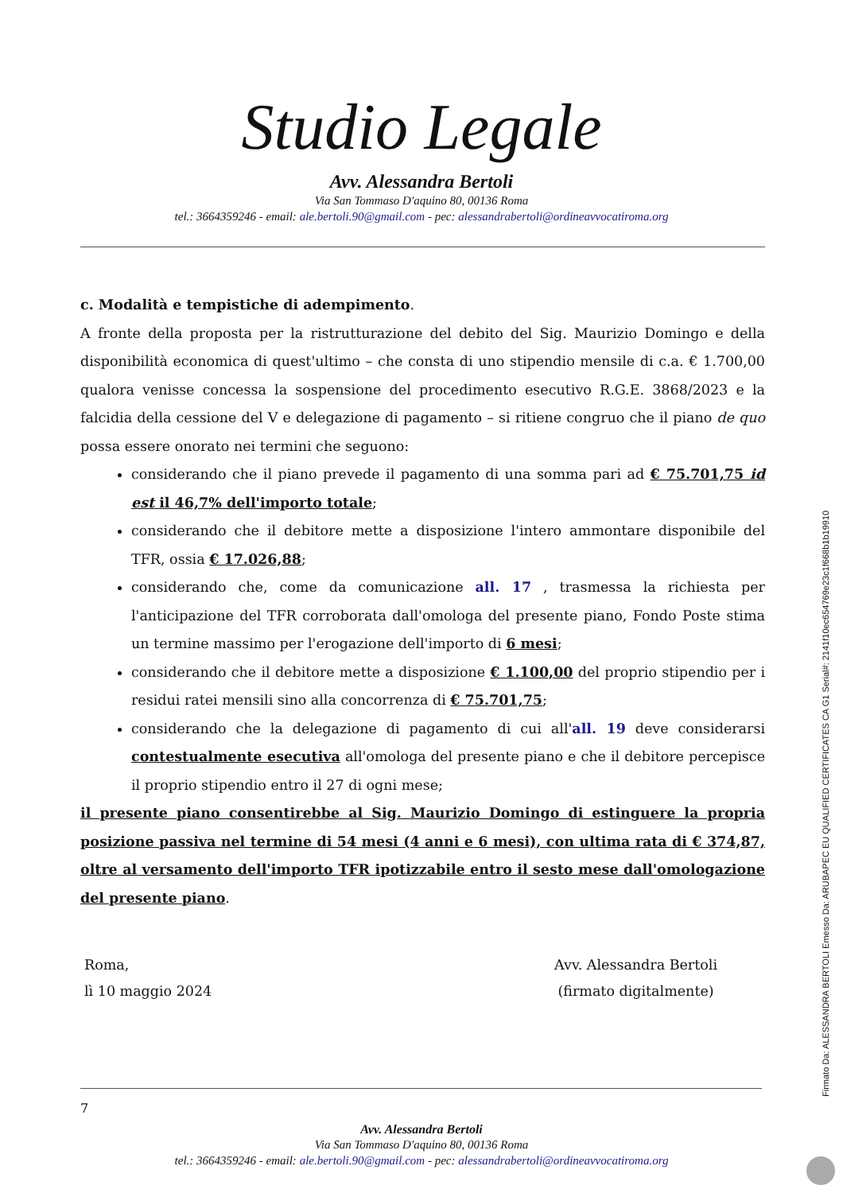Studio Legale
Avv. Alessandra Bertoli
Via San Tommaso D'aquino 80, 00136 Roma
tel.: 3664359246 - email: ale.bertoli.90@gmail.com - pec: alessandrabertoli@ordineavvocatiroma.org
c. Modalità e tempistiche di adempimento.
A fronte della proposta per la ristrutturazione del debito del Sig. Maurizio Domingo e della disponibilità economica di quest'ultimo – che consta di uno stipendio mensile di c.a. € 1.700,00 qualora venisse concessa la sospensione del procedimento esecutivo R.G.E. 3868/2023 e la falcidia della cessione del V e delegazione di pagamento – si ritiene congruo che il piano de quo possa essere onorato nei termini che seguono:
considerando che il piano prevede il pagamento di una somma pari ad € 75.701,75 id est il 46,7% dell'importo totale;
considerando che il debitore mette a disposizione l'intero ammontare disponibile del TFR, ossia € 17.026,88;
considerando che, come da comunicazione all. 17 , trasmessa la richiesta per l'anticipazione del TFR corroborata dall'omologa del presente piano, Fondo Poste stima un termine massimo per l'erogazione dell'importo di 6 mesi;
considerando che il debitore mette a disposizione € 1.100,00 del proprio stipendio per i residui ratei mensili sino alla concorrenza di € 75.701,75;
considerando che la delegazione di pagamento di cui all'all. 19 deve considerarsi contestualmente esecutiva all'omologa del presente piano e che il debitore percepisce il proprio stipendio entro il 27 di ogni mese;
il presente piano consentirebbe al Sig. Maurizio Domingo di estinguere la propria posizione passiva nel termine di 54 mesi (4 anni e 6 mesi), con ultima rata di € 374,87, oltre al versamento dell'importo TFR ipotizzabile entro il sesto mese dall'omologazione del presente piano.
Roma,
lì 10 maggio 2024
Avv. Alessandra Bertoli
(firmato digitalmente)
7
Avv. Alessandra Bertoli
Via San Tommaso D'aquino 80, 00136 Roma
tel.: 3664359246 - email: ale.bertoli.90@gmail.com - pec: alessandrabertoli@ordineavvocatiroma.org
Firmato Da: ALESSANDRA BERTOLI Emesso Da: ARUBAPEC EU QUALIFIED CERTIFICATES CA G1 Serial#: 2141f10ec654769e23c1f668b1b19910